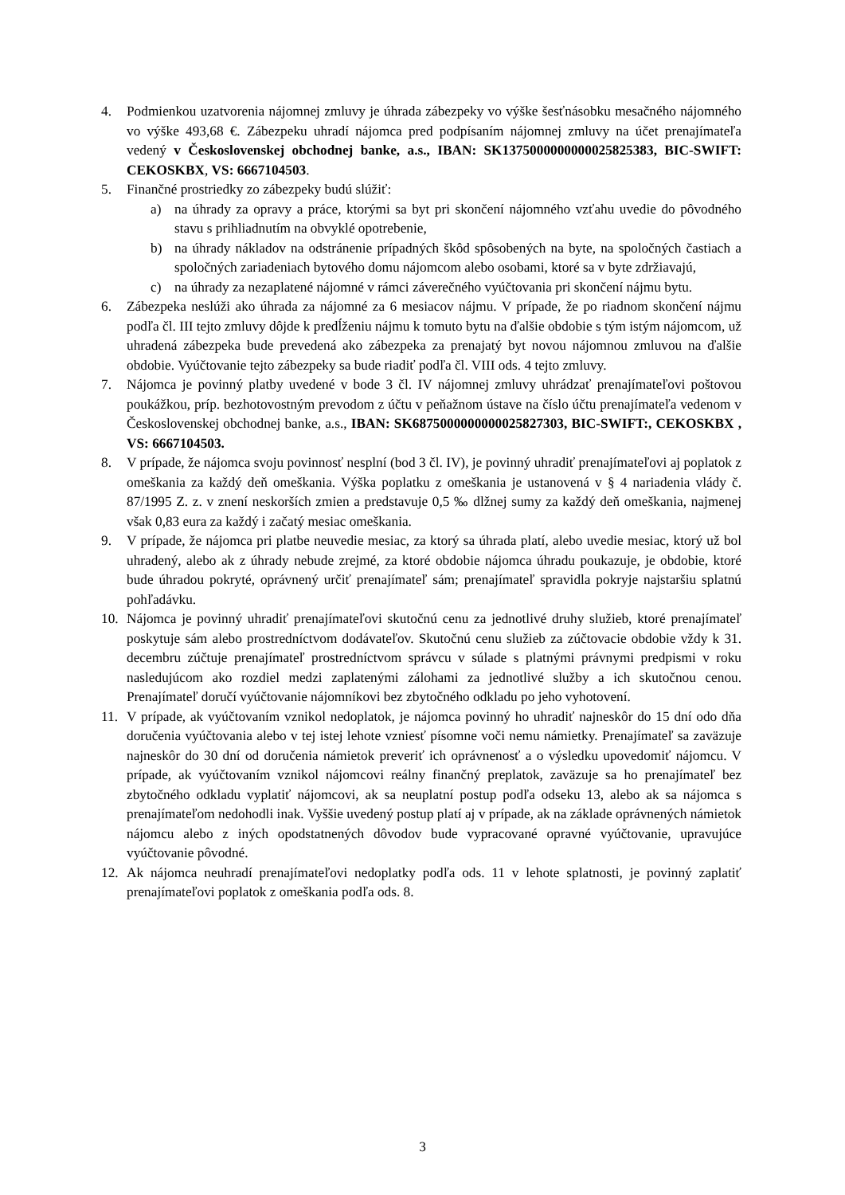4. Podmienkou uzatvorenia nájomnej zmluvy je úhrada zábezpeky vo výške šesťnásobku mesačného nájomného vo výške 493,68 €. Zábezpeku uhradí nájomca pred podpísaním nájomnej zmluvy na účet prenajímateľa vedený v Československej obchodnej banke, a.s., IBAN: SK1375000000000025825383, BIC-SWIFT: CEKOSKBX, VS: 6667104503.
5. Finančné prostriedky zo zábezpeky budú slúžiť:
a) na úhrady za opravy a práce, ktorými sa byt pri skončení nájomného vzťahu uvedie do pôvodného stavu s prihliadnutím na obvyklé opotrebenie,
b) na úhrady nákladov na odstránenie prípadných škôd spôsobených na byte, na spoločných častiach a spoločných zariadeniach bytového domu nájomcom alebo osobami, ktoré sa v byte zdržiavajú,
c) na úhrady za nezaplatené nájomné v rámci záverečného vyúčtovania pri skončení nájmu bytu.
6. Zábezpeka neslúži ako úhrada za nájomné za 6 mesiacov nájmu. V prípade, že po riadnom skončení nájmu podľa čl. III tejto zmluvy dôjde k predĺženiu nájmu k tomuto bytu na ďalšie obdobie s tým istým nájomcom, už uhradená zábezpeka bude prevedená ako zábezpeka za prenajatý byt novou nájomnou zmluvou na ďalšie obdobie. Vyúčtovanie tejto zábezpeky sa bude riadiť podľa čl. VIII ods. 4 tejto zmluvy.
7. Nájomca je povinný platby uvedené v bode 3 čl. IV nájomnej zmluvy uhrádzať prenajímateľovi poštovou poukážkou, príp. bezhotovostným prevodom z účtu v peňažnom ústave na číslo účtu prenajímateľa vedenom v Československej obchodnej banke, a.s., IBAN: SK6875000000000025827303, BIC-SWIFT:, CEKOSKBX , VS: 6667104503.
8. V prípade, že nájomca svoju povinnosť nesplní (bod 3 čl. IV), je povinný uhradiť prenajímateľovi aj poplatok z omeškania za každý deň omeškania. Výška poplatku z omeškania je ustanovená v § 4 nariadenia vlády č. 87/1995 Z. z. v znení neskorších zmien a predstavuje 0,5 ‰ dlžnej sumy za každý deň omeškania, najmenej však 0,83 eura za každý i začatý mesiac omeškania.
9. V prípade, že nájomca pri platbe neuvedie mesiac, za ktorý sa úhrada platí, alebo uvedie mesiac, ktorý už bol uhradený, alebo ak z úhrady nebude zrejmé, za ktoré obdobie nájomca úhradu poukazuje, je obdobie, ktoré bude úhradou pokryté, oprávnený určiť prenajímateľ sám; prenajímateľ spravidla pokryje najstaršiu splatnú pohľadávku.
10. Nájomca je povinný uhradiť prenajímateľovi skutočnú cenu za jednotlivé druhy služieb, ktoré prenajímateľ poskytuje sám alebo prostredníctvom dodávateľov. Skutočnú cenu služieb za zúčtovacie obdobie vždy k 31. decembru zúčtuje prenajímateľ prostredníctvom správcu v súlade s platnými právnymi predpismi v roku nasledujúcom ako rozdiel medzi zaplatenými zálohami za jednotlivé služby a ich skutočnou cenou. Prenajímateľ doručí vyúčtovanie nájomníkovi bez zbytočného odkladu po jeho vyhotovení.
11. V prípade, ak vyúčtovaním vznikol nedoplatok, je nájomca povinný ho uhradiť najneskôr do 15 dní odo dňa doručenia vyúčtovania alebo v tej istej lehote vzniesť písomne voči nemu námietky. Prenajímateľ sa zaväzuje najneskôr do 30 dní od doručenia námietok preveriť ich oprávnenosť a o výsledku upovedomiť nájomcu. V prípade, ak vyúčtovaním vznikol nájomcovi reálny finančný preplatok, zaväzuje sa ho prenajímateľ bez zbytočného odkladu vyplatiť nájomcovi, ak sa neuplatní postup podľa odseku 13, alebo ak sa nájomca s prenajímateľom nedohodli inak. Vyššie uvedený postup platí aj v prípade, ak na základe oprávnených námietok nájomcu alebo z iných opodstatnených dôvodov bude vypracované opravné vyúčtovanie, upravujúce vyúčtovanie pôvodné.
12. Ak nájomca neuhradí prenajímateľovi nedoplatky podľa ods. 11 v lehote splatnosti, je povinný zaplatiť prenajímateľovi poplatok z omeškania podľa ods. 8.
3